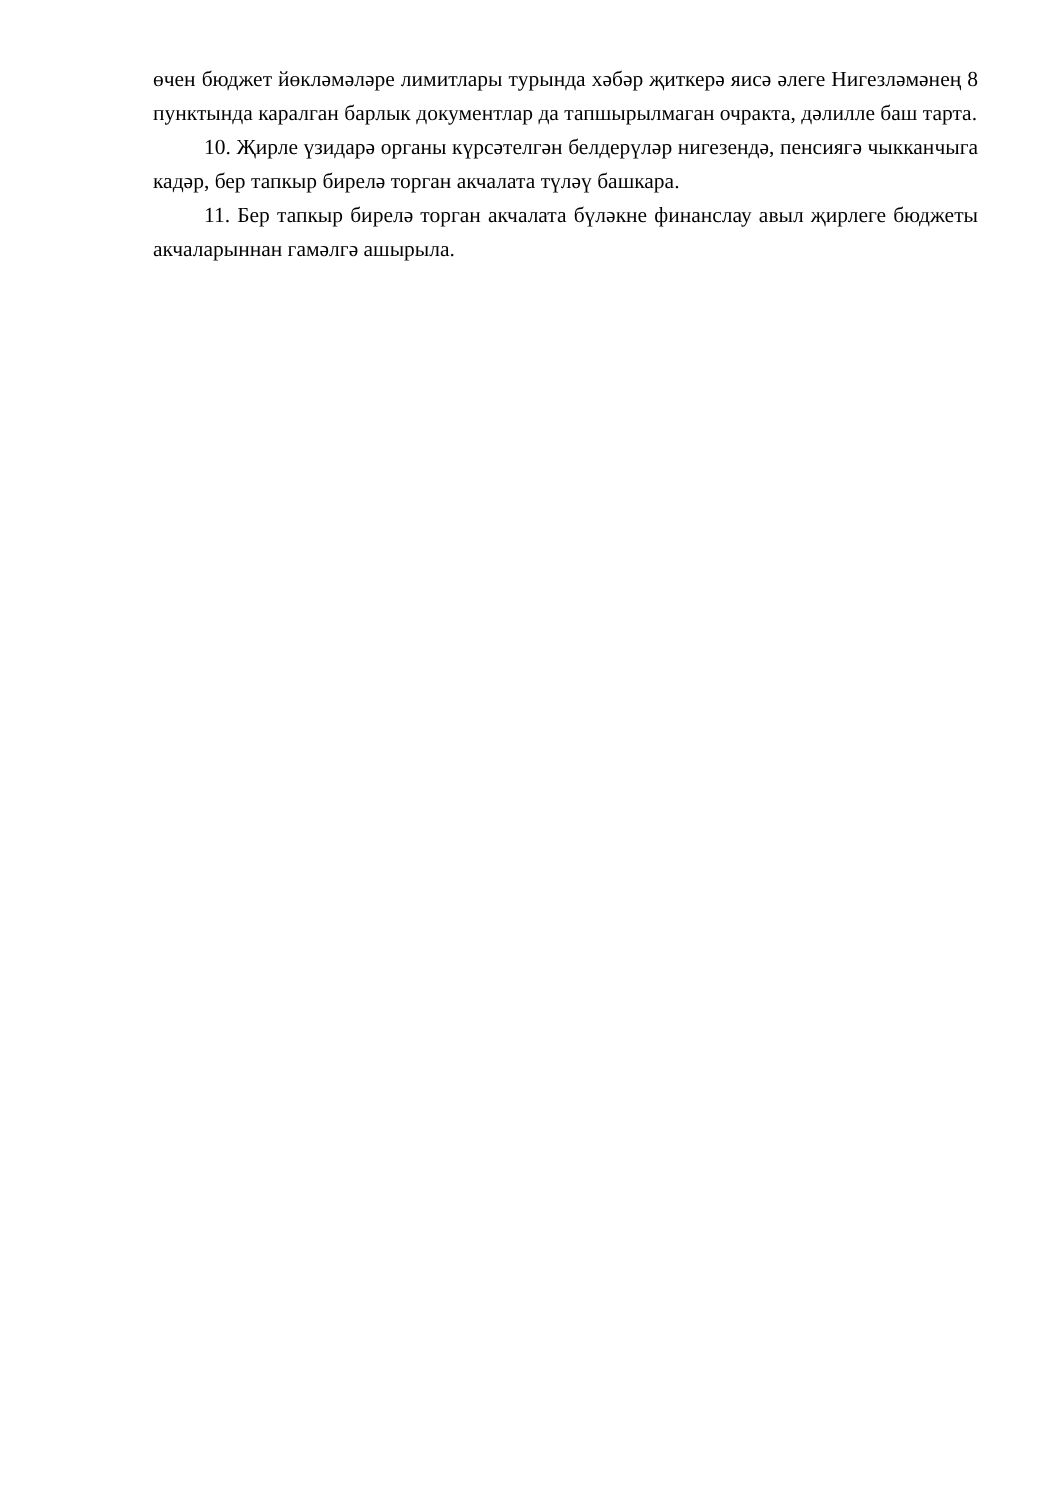өчен бюджет йөкләмәләре лимитлары турында хәбәр җиткерә яисә әлеге Нигезләмәнең 8 пунктында каралган барлык документлар да тапшырылмаган очракта, дәлилле баш тарта.
10. Җирле үзидарә органы күрсәтелгән белдерүләр нигезендә, пенсиягә чыкканчыга кадәр, бер тапкыр бирелә торган акчалата түләү башкара.
11. Бер тапкыр бирелә торган акчалата бүләкне финанслау авыл җирлеге бюджеты акчаларыннан гамәлгә ашырыла.